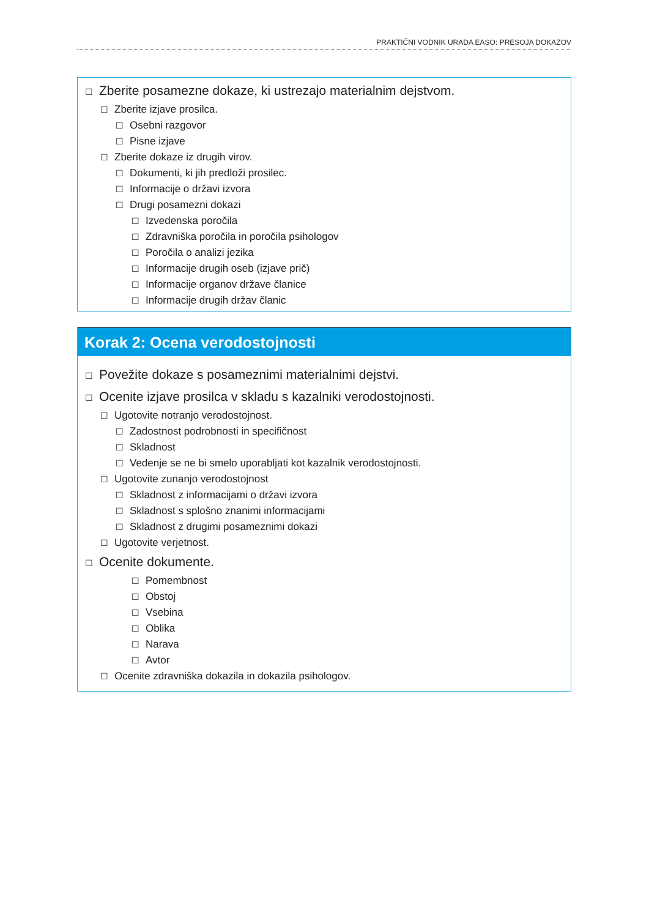PRAKTIČNI VODNIK URADA EASO: PRESOJA DOKAZOV
☐ Zberite posamezne dokaze, ki ustrezajo materialnim dejstvom.
☐ Zberite izjave prosilca.
☐ Osebni razgovor
☐ Pisne izjave
☐ Zberite dokaze iz drugih virov.
☐ Dokumenti, ki jih predloži prosilec.
☐ Informacije o državi izvora
☐ Drugi posamezni dokazi
☐ Izvedenska poročila
☐ Zdravniška poročila in poročila psihologov
☐ Poročila o analizi jezika
☐ Informacije drugih oseb (izjave prič)
☐ Informacije organov države članice
☐ Informacije drugih držav članic
Korak 2: Ocena verodostojnosti
☐ Povežite dokaze s posameznimi materialnimi dejstvi.
☐ Ocenite izjave prosilca v skladu s kazalniki verodostojnosti.
☐ Ugotovite notranjo verodostojnost.
☐ Zadostnost podrobnosti in specifičnost
☐ Skladnost
☐ Vedenje se ne bi smelo uporabljati kot kazalnik verodostojnosti.
☐ Ugotovite zunanjo verodostojnost
☐ Skladnost z informacijami o državi izvora
☐ Skladnost s splošno znanimi informacijami
☐ Skladnost z drugimi posameznimi dokazi
☐ Ugotovite verjetnost.
☐ Ocenite dokumente.
☐ Pomembnost
☐ Obstoj
☐ Vsebina
☐ Oblika
☐ Narava
☐ Avtor
☐ Ocenite zdravniška dokazila in dokazila psihologov.